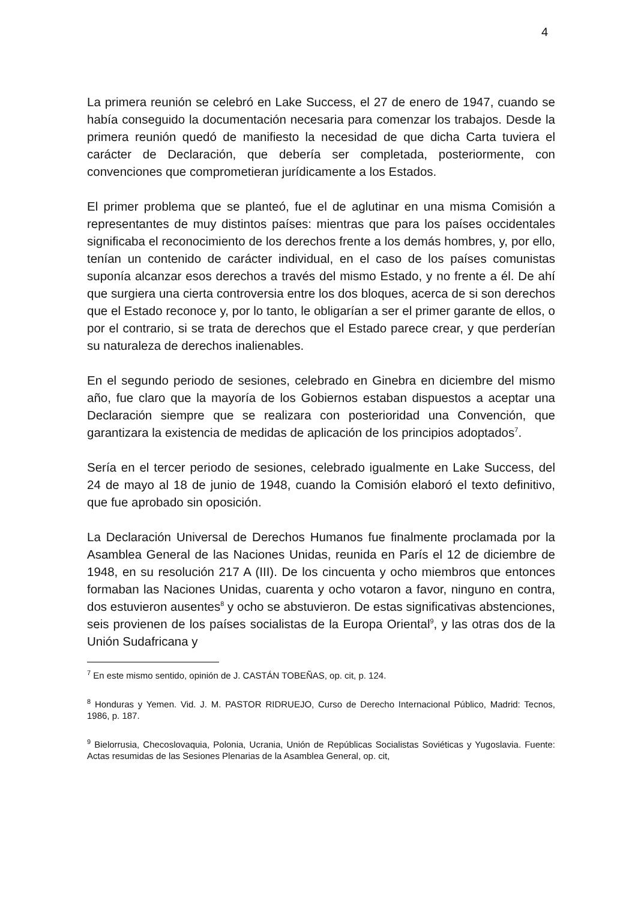4
La primera reunión se celebró en Lake Success, el 27 de enero de 1947, cuando se había conseguido la documentación necesaria para comenzar los trabajos. Desde la primera reunión quedó de manifiesto la necesidad de que dicha Carta tuviera el carácter de Declaración, que debería ser completada, posteriormente, con convenciones que comprometieran jurídicamente a los Estados.
El primer problema que se planteó, fue el de aglutinar en una misma Comisión a representantes de muy distintos países: mientras que para los países occidentales significaba el reconocimiento de los derechos frente a los demás hombres, y, por ello, tenían un contenido de carácter individual, en el caso de los países comunistas suponía alcanzar esos derechos a través del mismo Estado, y no frente a él. De ahí que surgiera una cierta controversia entre los dos bloques, acerca de si son derechos que el Estado reconoce y, por lo tanto, le obligarían a ser el primer garante de ellos, o por el contrario, si se trata de derechos que el Estado parece crear, y que perderían su naturaleza de derechos inalienables.
En el segundo periodo de sesiones, celebrado en Ginebra en diciembre del mismo año, fue claro que la mayoría de los Gobiernos estaban dispuestos a aceptar una Declaración siempre que se realizara con posterioridad una Convención, que garantizara la existencia de medidas de aplicación de los principios adoptados<sup>7</sup>.
Sería en el tercer periodo de sesiones, celebrado igualmente en Lake Success, del 24 de mayo al 18 de junio de 1948, cuando la Comisión elaboró el texto definitivo, que fue aprobado sin oposición.
La Declaración Universal de Derechos Humanos fue finalmente proclamada por la Asamblea General de las Naciones Unidas, reunida en París el 12 de diciembre de 1948, en su resolución 217 A (III). De los cincuenta y ocho miembros que entonces formaban las Naciones Unidas, cuarenta y ocho votaron a favor, ninguno en contra, dos estuvieron ausentes<sup>8</sup> y ocho se abstuvieron. De estas significativas abstenciones, seis provienen de los países socialistas de la Europa Oriental<sup>9</sup>, y las otras dos de la Unión Sudafricana y
<sup>7</sup> En este mismo sentido, opinión de J. CASTÁN TOBEÑAS, op. cit, p. 124.
<sup>8</sup> Honduras y Yemen. Vid. J. M. PASTOR RIDRUEJO, Curso de Derecho Internacional Público, Madrid: Tecnos, 1986, p. 187.
<sup>9</sup> Bielorrusia, Checoslovaquia, Polonia, Ucrania, Unión de Repúblicas Socialistas Soviéticas y Yugoslavia. Fuente: Actas resumidas de las Sesiones Plenarias de la Asamblea General, op. cit,